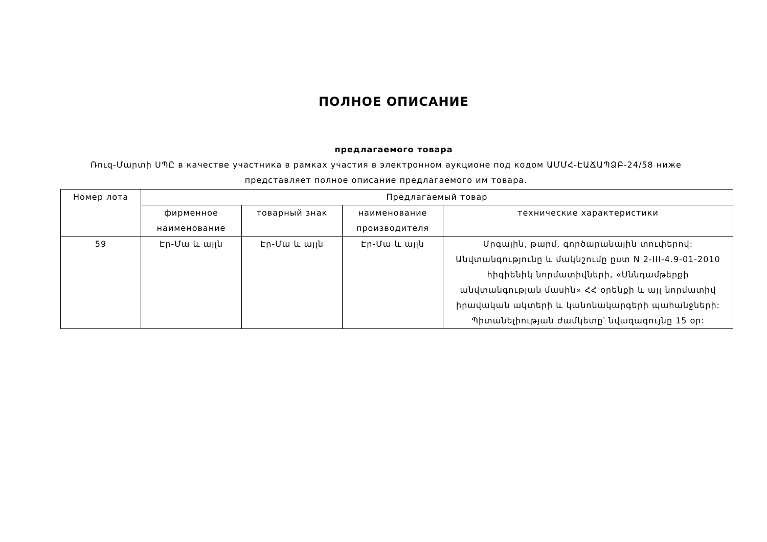ПОЛНОЕ ОПИСАНИЕ
предлагаемого товара
Ռուզ-Մարտի ՍՊԸ в качестве участника в рамках участия в электронном аукционе под кодом ԱՄՄՀ-ԷԱՃԱՊՁԲ-24/58 ниже представляет полное описание предлагаемого им товара.
| Номер лота | Предлагаемый товар | | | |
| --- | --- | --- | --- | --- |
| | фирменное наименование | товарный знак | наименование производителя | технические характеристики |
| 59 | Էր-Մա և այլն | Էր-Մա և այլն | Էր-Մա և այլն | Մրգային, թարմ, գործարանային տուփերով: Անվտանգությունը և մակնշումը ըստ N 2-III-4.9-01-2010 հիգիենիկ նորմատիվների, «Սննդամթերքի անվտանգության մասին» ՀՀ օրենքի և այլ նորմատիվ իրավական ակտերի և կանոնակարգերի պահանջների: Պիտանելիության ժամկետը՝ նվազագույնը 15 օր: |